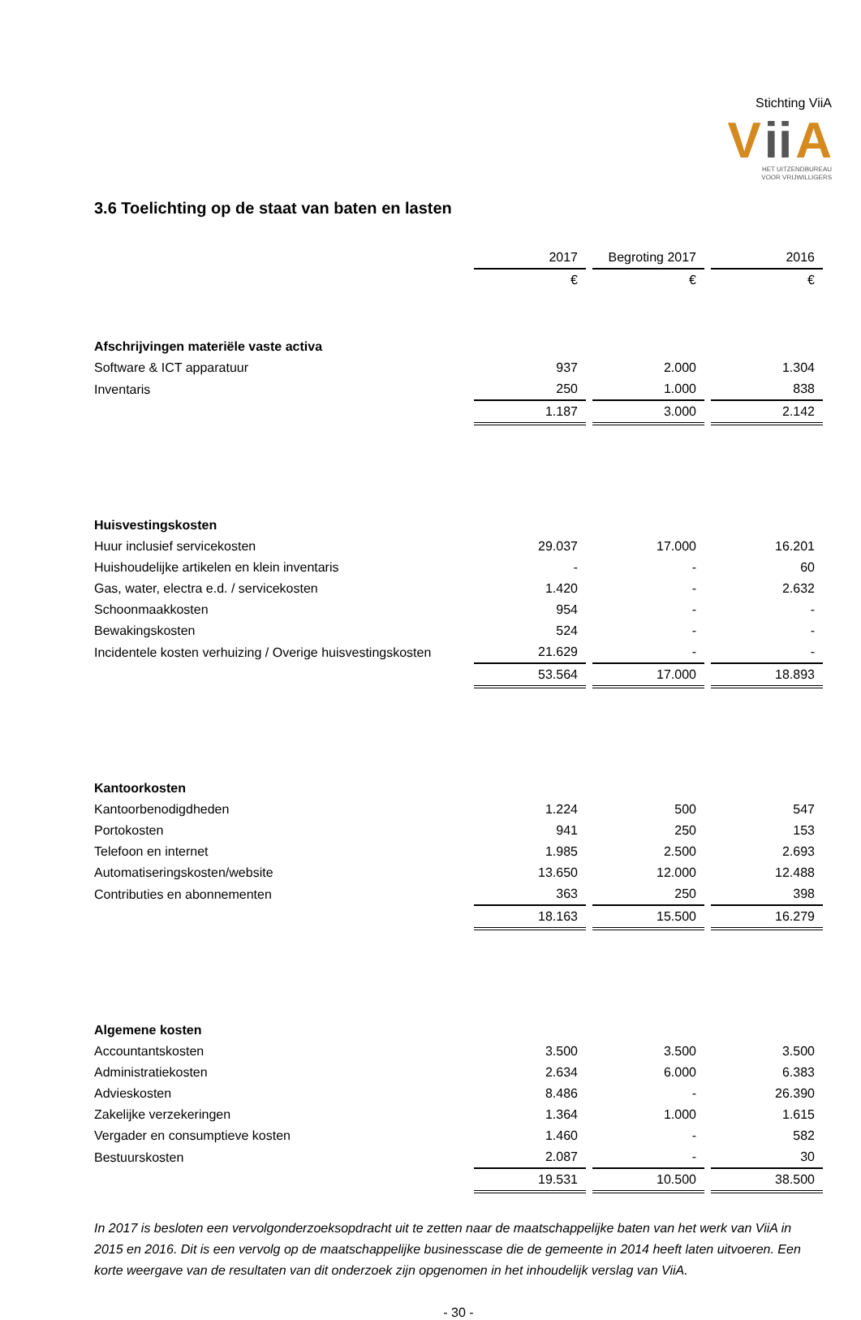Stichting ViiA
Vii A
HET UITZENDBUREAU
VOOR VRIJWILLIGERS
3.6 Toelichting op de staat van baten en lasten
| | 2017 | | Begroting 2017 | | 2016 |
| | € | | € | | € |
| Afschrijvingen materiële vaste activa | | | | | |
| Software & ICT apparatuur | 937 | | 2.000 | | 1.304 |
| Inventaris | 250 | | 1.000 | | 838 |
| | 1.187 | | 3.000 | | 2.142 |
| Huisvestingskosten | | | | | |
| Huur inclusief servicekosten | 29.037 | | 17.000 | | 16.201 |
| Huishoudelijke artikelen en klein inventaris | - | | - | | 60 |
| Gas, water, electra e.d. / servicekosten | 1.420 | | - | | 2.632 |
| Schoonmaakkosten | 954 | | - | | - |
| Bewakingskosten | 524 | | - | | - |
| Incidentele kosten verhuizing / Overige huisvestingskosten | 21.629 | | - | | - |
| | 53.564 | | 17.000 | | 18.893 |
| Kantoorkosten | | | | | |
| Kantoorbenodigdheden | 1.224 | | 500 | | 547 |
| Portokosten | 941 | | 250 | | 153 |
| Telefoon en internet | 1.985 | | 2.500 | | 2.693 |
| Automatiseringskosten/website | 13.650 | | 12.000 | | 12.488 |
| Contributies en abonnementen | 363 | | 250 | | 398 |
| | 18.163 | | 15.500 | | 16.279 |
| Algemene kosten | | | | | |
| Accountantskosten | 3.500 | | 3.500 | | 3.500 |
| Administratiekosten | 2.634 | | 6.000 | | 6.383 |
| Advieskosten | 8.486 | | - | | 26.390 |
| Zakelijke verzekeringen | 1.364 | | 1.000 | | 1.615 |
| Vergader en consumptieve kosten | 1.460 | | - | | 582 |
| Bestuurskosten | 2.087 | | - | | 30 |
| | 19.531 | | 10.500 | | 38.500 |
In 2017 is besloten een vervolgonderzoeksopdracht uit te zetten naar de maatschappelijke baten van het werk van ViiA in 2015 en 2016. Dit is een vervolg op de maatschappelijke businesscase die de gemeente in 2014 heeft laten uitvoeren. Een korte weergave van de resultaten van dit onderzoek zijn opgenomen in het inhoudelijk verslag van ViiA.
- 30 -